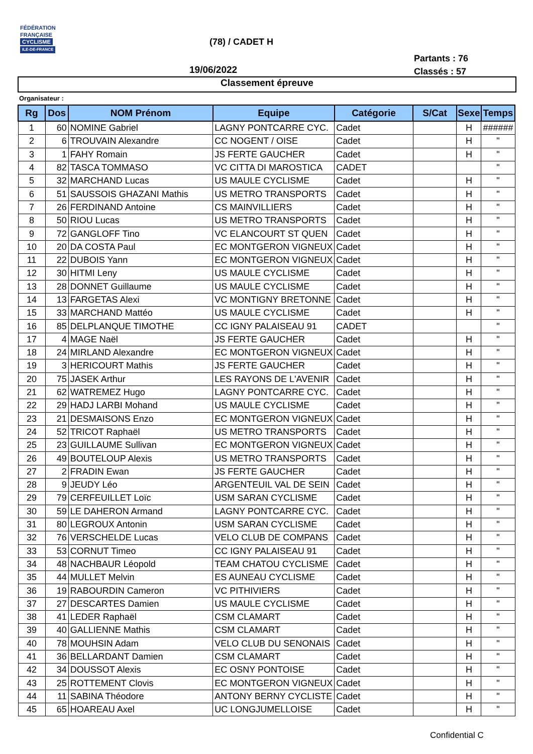FÉDÉRATION
FRANÇAISE
CYCLISME
ILE-DE-FRANCE
(78) / CADET H
Partants : 76
Classés : 57
19/06/2022
Classement épreuve
Organisateur :
| Rg | Dos | NOM Prénom | Equipe | Catégorie | S/Cat | Sexe | Temps |
| --- | --- | --- | --- | --- | --- | --- | --- |
| 1 | 60 | NOMINE Gabriel | LAGNY PONTCARRE CYC. | Cadet | | H | ###### |
| 2 | 6 | TROUVAIN Alexandre | CC NOGENT / OISE | Cadet | | H | " |
| 3 | 1 | FAHY Romain | JS FERTE GAUCHER | Cadet | | H | " |
| 4 | 82 | TASCA TOMMASO | VC CITTA DI MAROSTICA | CADET | | | " |
| 5 | 32 | MARCHAND Lucas | US MAULE CYCLISME | Cadet | | H | " |
| 6 | 51 | SAUSSOIS GHAZANI Mathis | US METRO TRANSPORTS | Cadet | | H | " |
| 7 | 26 | FERDINAND Antoine | CS MAINVILLIERS | Cadet | | H | " |
| 8 | 50 | RIOU Lucas | US METRO TRANSPORTS | Cadet | | H | " |
| 9 | 72 | GANGLOFF Tino | VC ELANCOURT ST QUEN | Cadet | | H | " |
| 10 | 20 | DA COSTA Paul | EC MONTGERON VIGNEUX | Cadet | | H | " |
| 11 | 22 | DUBOIS Yann | EC MONTGERON VIGNEUX | Cadet | | H | " |
| 12 | 30 | HITMI Leny | US MAULE CYCLISME | Cadet | | H | " |
| 13 | 28 | DONNET Guillaume | US MAULE CYCLISME | Cadet | | H | " |
| 14 | 13 | FARGETAS Alexi | VC MONTIGNY BRETONNE | Cadet | | H | " |
| 15 | 33 | MARCHAND Mattéo | US MAULE CYCLISME | Cadet | | H | " |
| 16 | 85 | DELPLANQUE TIMOTHE | CC IGNY PALAISEAU 91 | CADET | | | " |
| 17 | 4 | MAGE Naël | JS FERTE GAUCHER | Cadet | | H | " |
| 18 | 24 | MIRLAND Alexandre | EC MONTGERON VIGNEUX | Cadet | | H | " |
| 19 | 3 | HERICOURT Mathis | JS FERTE GAUCHER | Cadet | | H | " |
| 20 | 75 | JASEK Arthur | LES RAYONS DE L'AVENIR | Cadet | | H | " |
| 21 | 62 | WATREMEZ Hugo | LAGNY PONTCARRE CYC. | Cadet | | H | " |
| 22 | 29 | HADJ LARBI Mohand | US MAULE CYCLISME | Cadet | | H | " |
| 23 | 21 | DESMAISONS Enzo | EC MONTGERON VIGNEUX | Cadet | | H | " |
| 24 | 52 | TRICOT Raphaël | US METRO TRANSPORTS | Cadet | | H | " |
| 25 | 23 | GUILLAUME Sullivan | EC MONTGERON VIGNEUX | Cadet | | H | " |
| 26 | 49 | BOUTELOUP Alexis | US METRO TRANSPORTS | Cadet | | H | " |
| 27 | 2 | FRADIN Ewan | JS FERTE GAUCHER | Cadet | | H | " |
| 28 | 9 | JEUDY Léo | ARGENTEUIL VAL DE SEIN | Cadet | | H | " |
| 29 | 79 | CERFEUILLET Loïc | USM SARAN CYCLISME | Cadet | | H | " |
| 30 | 59 | LE DAHERON Armand | LAGNY PONTCARRE CYC. | Cadet | | H | " |
| 31 | 80 | LEGROUX Antonin | USM SARAN CYCLISME | Cadet | | H | " |
| 32 | 76 | VERSCHELDE Lucas | VELO CLUB DE COMPANS | Cadet | | H | " |
| 33 | 53 | CORNUT Timeo | CC IGNY PALAISEAU 91 | Cadet | | H | " |
| 34 | 48 | NACHBAUR Léopold | TEAM CHATOU CYCLISME | Cadet | | H | " |
| 35 | 44 | MULLET Melvin | ES AUNEAU CYCLISME | Cadet | | H | " |
| 36 | 19 | RABOURDIN Cameron | VC PITHIVIERS | Cadet | | H | " |
| 37 | 27 | DESCARTES Damien | US MAULE CYCLISME | Cadet | | H | " |
| 38 | 41 | LEDER Raphaël | CSM CLAMART | Cadet | | H | " |
| 39 | 40 | GALLIENNE Mathis | CSM CLAMART | Cadet | | H | " |
| 40 | 78 | MOUHSIN Adam | VELO CLUB DU SENONAIS | Cadet | | H | " |
| 41 | 36 | BELLARDANT Damien | CSM CLAMART | Cadet | | H | " |
| 42 | 34 | DOUSSOT Alexis | EC OSNY PONTOISE | Cadet | | H | " |
| 43 | 25 | ROTTEMENT Clovis | EC MONTGERON VIGNEUX | Cadet | | H | " |
| 44 | 11 | SABINA Théodore | ANTONY BERNY CYCLISTE | Cadet | | H | " |
| 45 | 65 | HOAREAU Axel | UC LONGJUMELLOISE | Cadet | | H | " |
Confidential C